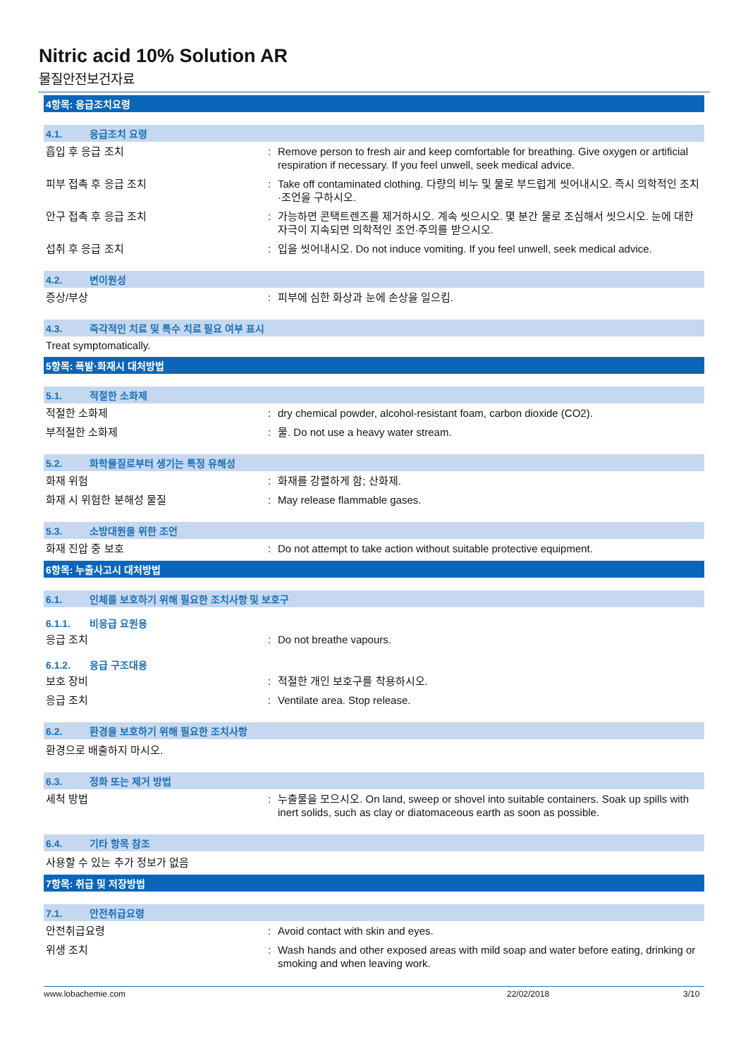Nitric acid 10% Solution AR
물질안전보건자료
4항목: 응급조치요령
4.1. 응급조치 요령
흡입 후 응급 조치 : Remove person to fresh air and keep comfortable for breathing. Give oxygen or artificial respiration if necessary. If you feel unwell, seek medical advice.
피부 접촉 후 응급 조치 : Take off contaminated clothing. 다량의 비누 및 물로 부드럽게 씻어내시오. 즉시 의학적인 조치·조언을 구하시오.
안구 접촉 후 응급 조치 : 가능하면 콘택트렌즈를 제거하시오. 계속 씻으시오. 몇 분간 물로 조심해서 씻으시오. 눈에 대한 자극이 지속되면 의학적인 조언·주의를 받으시오.
섭취 후 응급 조치 : 입을 씻어내시오. Do not induce vomiting. If you feel unwell, seek medical advice.
4.2. 변이원성
증상/부상 : 피부에 심한 화상과 눈에 손상을 일으킴.
4.3. 즉각적인 치료 및 특수 치료 필요 여부 표시
Treat symptomatically.
5항목: 폭발·화재시 대처방법
5.1. 적절한 소화제
적절한 소화제 : dry chemical powder, alcohol-resistant foam, carbon dioxide (CO2).
부적절한 소화제 : 물. Do not use a heavy water stream.
5.2. 화학물질로부터 생기는 특정 유해성
화재 위험 : 화재를 강렬하게 함; 산화제.
화재 시 위험한 분해성 물질 : May release flammable gases.
5.3. 소방대원을 위한 조언
화재 진압 중 보호 : Do not attempt to take action without suitable protective equipment.
6항목: 누출사고시 대처방법
6.1. 인체를 보호하기 위해 필요한 조치사항 및 보호구
6.1.1. 비응급 요원용
응급 조치 : Do not breathe vapours.
6.1.2. 응급 구조대용
보호 장비 : 적절한 개인 보호구를 착용하시오.
응급 조치 : Ventilate area. Stop release.
6.2. 환경을 보호하기 위해 필요한 조치사항
환경으로 배출하지 마시오.
6.3. 정화 또는 제거 방법
세척 방법 : 누출물을 모으시오. On land, sweep or shovel into suitable containers. Soak up spills with inert solids, such as clay or diatomaceous earth as soon as possible.
6.4. 기타 항목 참조
사용할 수 있는 추가 정보가 없음
7항목: 취급 및 저장방법
7.1. 안전취급요령
안전취급요령 : Avoid contact with skin and eyes.
위생 조치 : Wash hands and other exposed areas with mild soap and water before eating, drinking or smoking and when leaving work.
www.lobachemie.com 22/02/2018 3/10